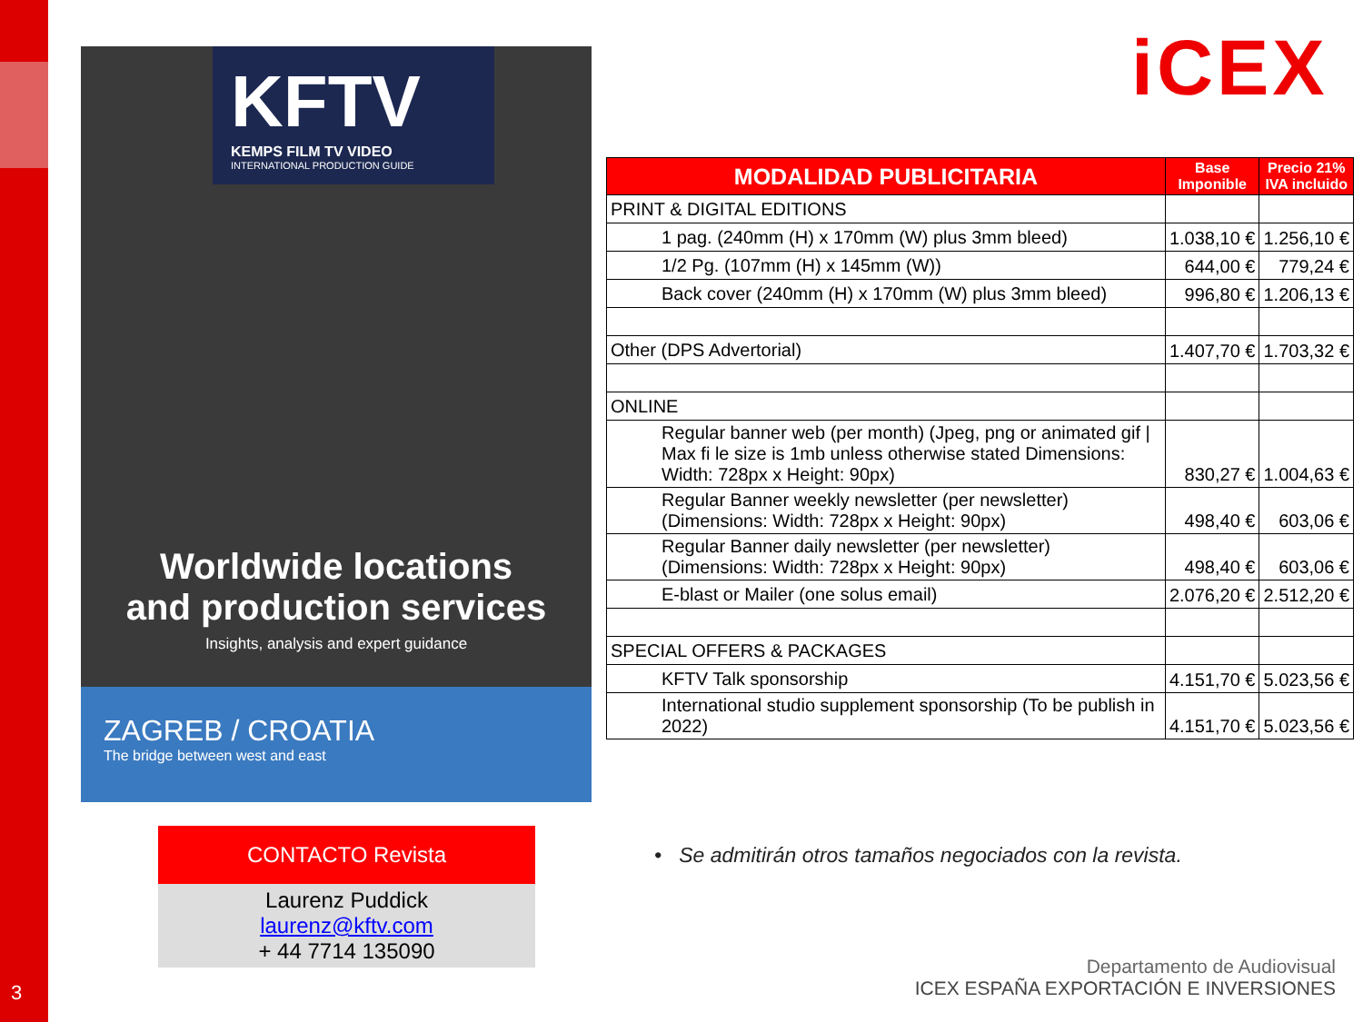3
KFTV
KEMPS FILM TV VIDEO
INTERNATIONAL PRODUCTION GUIDE
Worldwide locations
and production services
Insights, analysis and expert guidance
ZAGREB / CROATIA
The bridge between west and east
iCEX
| MODALIDAD PUBLICITARIA | Base Imponible | Precio 21% IVA incluido |
| --- | --- | --- |
| PRINT & DIGITAL EDITIONS | | |
| 1 pag. (240mm (H) x 170mm (W) plus 3mm bleed) | 1.038,10 € | 1.256,10 € |
| 1/2 Pg. (107mm (H) x 145mm (W)) | 644,00 € | 779,24 € |
| Back cover (240mm (H) x 170mm (W) plus 3mm bleed) | 996,80 € | 1.206,13 € |
| Other (DPS Advertorial) | 1.407,70 € | 1.703,32 € |
| ONLINE | | |
| Regular banner web (per month) (Jpeg, png or animated gif / Max fi le size is 1mb unless otherwise stated Dimensions: Width: 728px x Height: 90px) | 830,27 € | 1.004,63 € |
| Regular Banner weekly newsletter (per newsletter) (Dimensions: Width: 728px x Height: 90px) | 498,40 € | 603,06 € |
| Regular Banner daily newsletter (per newsletter) (Dimensions: Width: 728px x Height: 90px) | 498,40 € | 603,06 € |
| E-blast or Mailer (one solus email) | 2.076,20 € | 2.512,20 € |
| SPECIAL OFFERS & PACKAGES | | |
| KFTV Talk sponsorship | 4.151,70 € | 5.023,56 € |
| International studio supplement sponsorship (To be publish in 2022) | 4.151,70 € | 5.023,56 € |
CONTACTO Revista
Laurenz Puddick
laurenz@kftv.com
+ 44 7714 135090
• Se admitirán otros tamaños negociados con la revista.
Departamento de Audiovisual
ICEX ESPAÑA EXPORTACIÓN E INVERSIONES